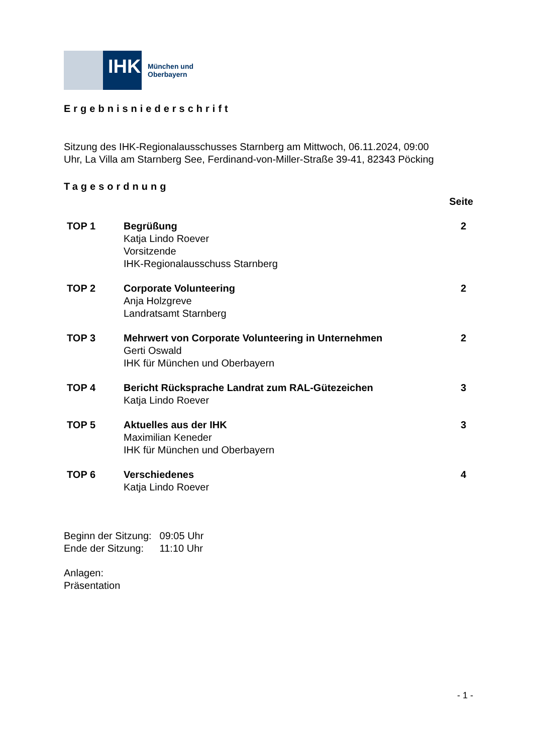IHK
München und
Oberbayern
Ergebnisniederschrift
Sitzung des IHK-Regionalausschusses Starnberg am Mittwoch, 06.11.2024, 09:00
Uhr, La Villa am Starnberg See, Ferdinand-von-Miller-Straße 39-41, 82343 Pöcking
Tagesordnung
Seite
| TOP 1 | Begrüßung Katja Lindo Roever Vorsitzende IHK-Regionalausschuss Starnberg | 2 |
| TOP 2 | Corporate Volunteering Anja Holzgreve Landratsamt Starnberg | 2 |
| TOP 3 | Mehrwert von Corporate Volunteering in Unternehmen Gerti Oswald IHK für München und Oberbayern | 2 |
| TOP 4 | Bericht Rücksprache Landrat zum RAL-Gütezeichen Katja Lindo Roever | 3 |
| TOP 5 | Aktuelles aus der IHK Maximilian Keneder IHK für München und Oberbayern | 3 |
| TOP 6 | Verschiedenes Katja Lindo Roever | 4 |
| Beginn der Sitzung: | 09:05 Uhr |
| Ende der Sitzung: | 11:10 Uhr |
Anlagen:
Präsentation
- 1 -